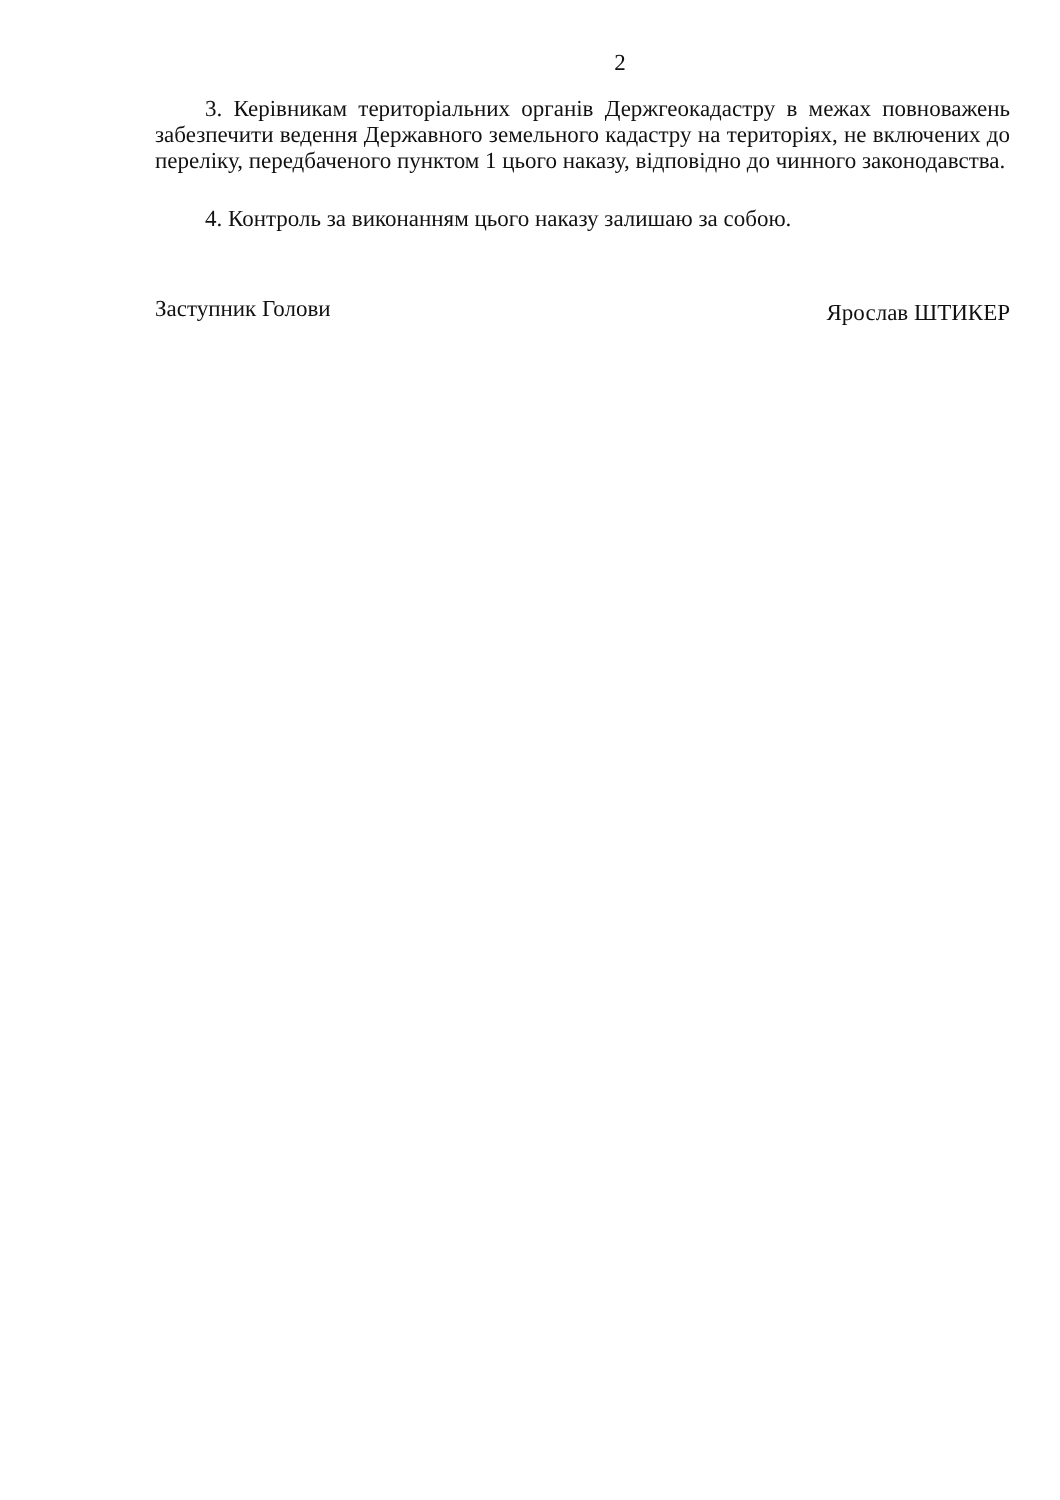2
3. Керівникам територіальних органів Держгеокадастру в межах повноважень забезпечити ведення Державного земельного кадастру на територіях, не включених до переліку, передбаченого пунктом 1 цього наказу, відповідно до чинного законодавства.
4. Контроль за виконанням цього наказу залишаю за собою.
Заступник Голови Ярослав ШТИКЕР